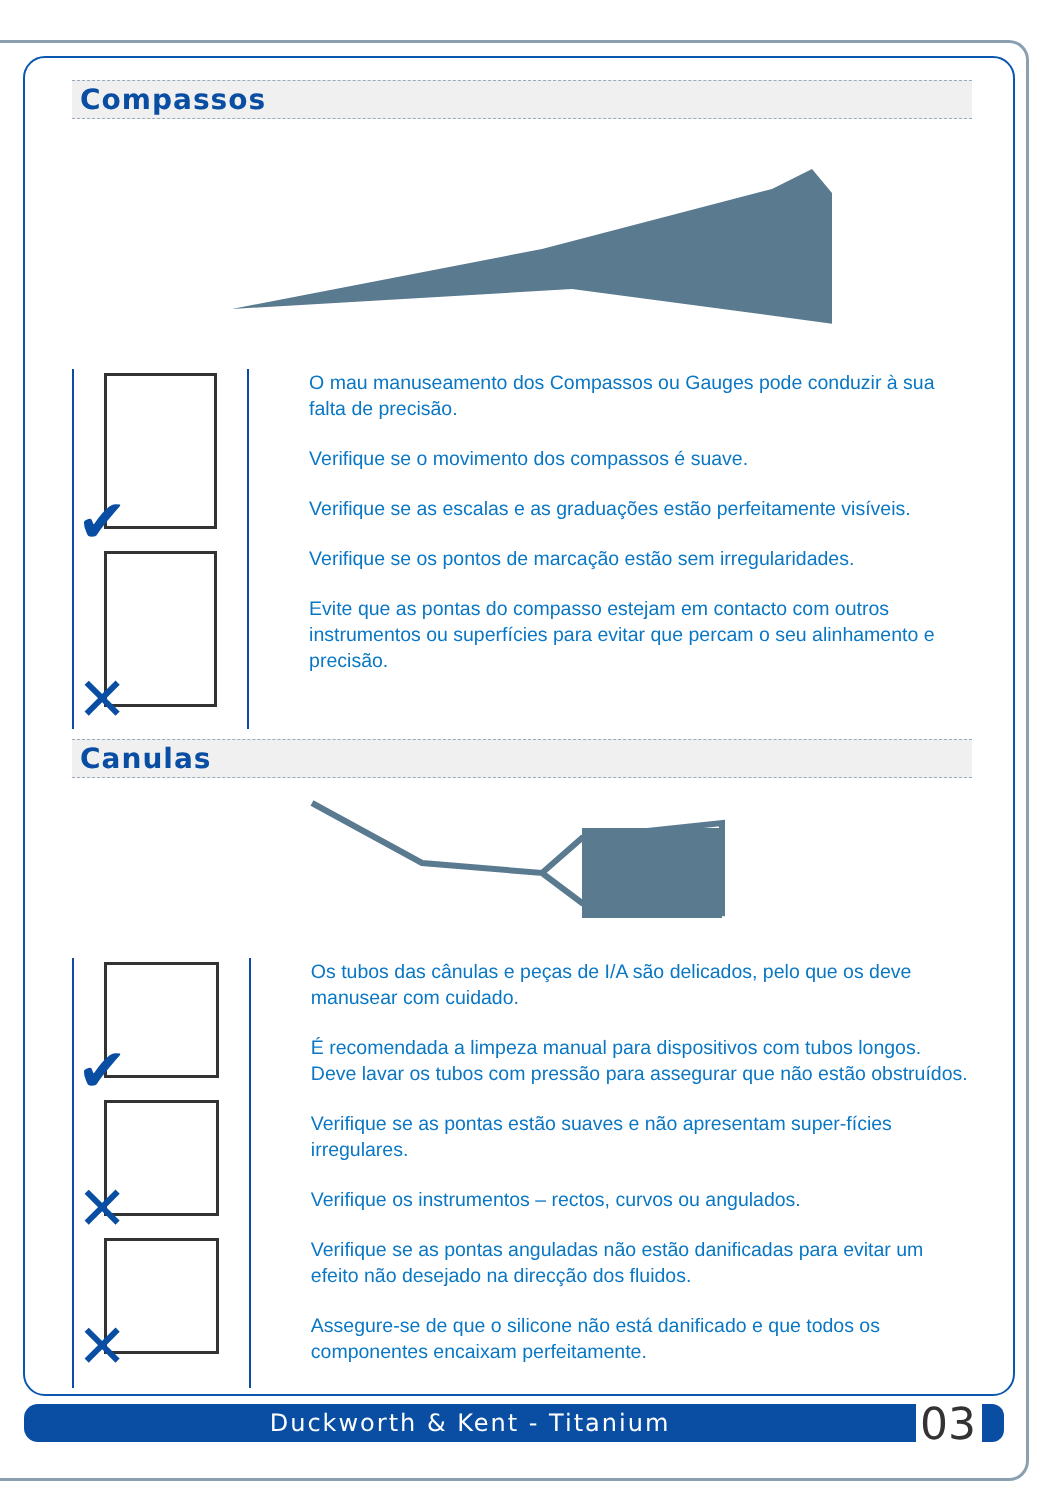Compassos
✔
✕
O mau manuseamento dos Compassos ou Gauges pode conduzir à sua falta de precisão.
Verifique se o movimento dos compassos é suave.
Verifique se as escalas e as graduações estão perfeitamente visíveis.
Verifique se os pontos de marcação estão sem irregularidades.
Evite que as pontas do compasso estejam em contacto com outros instrumentos ou superfícies para evitar que percam o seu alinhamento e precisão.
Canulas
✔
✕
✕
Os tubos das cânulas e peças de I/A são delicados, pelo que os deve manusear com cuidado.
É recomendada a limpeza manual para dispositivos com tubos longos. Deve lavar os tubos com pressão para assegurar que não estão obstruídos.
Verifique se as pontas estão suaves e não apresentam super-fícies irregulares.
Verifique os instrumentos – rectos, curvos ou angulados.
Verifique se as pontas anguladas não estão danificadas para evitar um efeito não desejado na direcção dos fluidos.
Assegure-se de que o silicone não está danificado e que todos os componentes encaixam perfeitamente.
Duckworth & Kent - Titanium 03